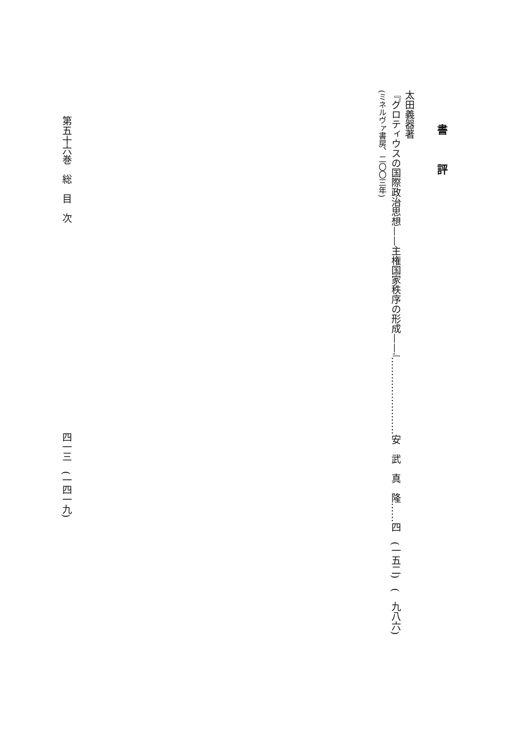書評
太田義器著
『グロティウスの国際政治思想——主権国家秩序の形成——』……………………安　武　真　隆……四　(一五二)　(　九八六)
(ミネルヴァ書房、二〇〇三年)
第五十六巻　総　目　次 四一三　(一四一九)